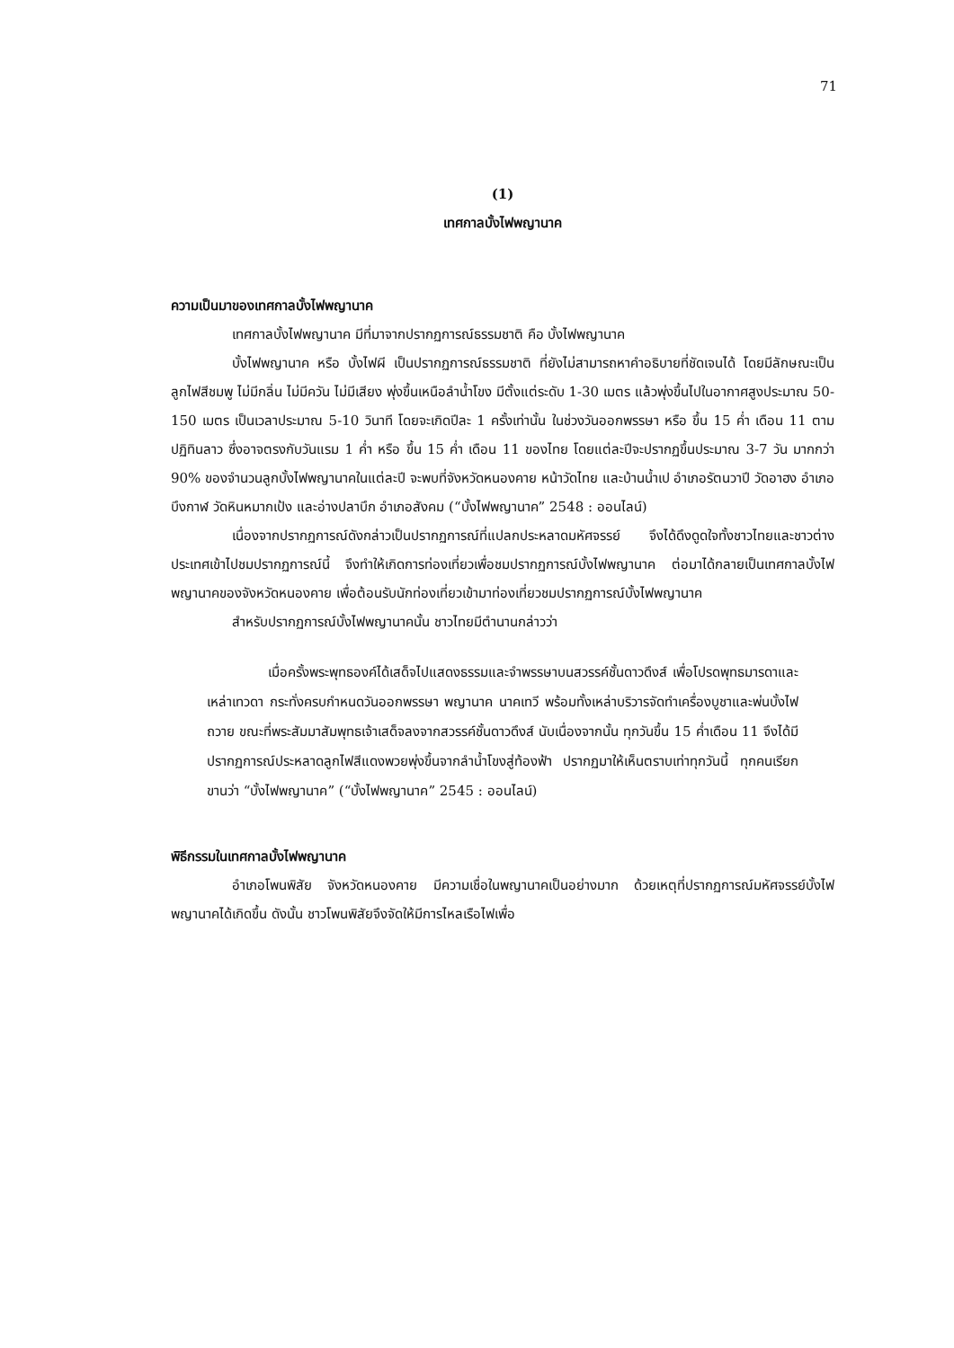71
(1)
เทศกาลบั้งไฟพญานาค
ความเป็นมาของเทศกาลบั้งไฟพญานาค
เทศกาลบั้งไฟพญานาค มีที่มาจากปรากฏการณ์ธรรมชาติ คือ บั้งไฟพญานาค
บั้งไฟพญานาค หรือ บั้งไฟผี เป็นปรากฏการณ์ธรรมชาติ ที่ยังไม่สามารถหาคำอธิบายที่ชัดเจนได้ โดยมีลักษณะเป็นลูกไฟสีชมพู ไม่มีกลิ่น ไม่มีควัน ไม่มีเสียง พุ่งขึ้นเหนือลำน้ำโขง มีตั้งแต่ระดับ 1-30 เมตร แล้วพุ่งขึ้นไปในอากาศสูงประมาณ 50-150 เมตร เป็นเวลาประมาณ 5-10 วินาที โดยจะเกิดปีละ 1 ครั้งเท่านั้น ในช่วงวันออกพรรษา หรือ ขึ้น 15 ค่ำ เดือน 11 ตามปฏิทินลาว ซึ่งอาจตรงกับวันแรม 1 ค่ำ หรือ ขึ้น 15 ค่ำ เดือน 11 ของไทย โดยแต่ละปีจะปรากฏขึ้นประมาณ 3-7 วัน มากกว่า 90% ของจำนวนลูกบั้งไฟพญานาคในแต่ละปี จะพบที่จังหวัดหนองคาย หน้าวัดไทย และบ้านน้ำเป อำเภอรัตนวาปี วัดอาฮง อำเภอบึงกาฬ วัดหินหมากเป้ง และอ่างปลาบึก อำเภอสังคม (“บั้งไฟพญานาค” 2548 : ออนไลน์)
เนื่องจากปรากฏการณ์ดังกล่าวเป็นปรากฏการณ์ที่แปลกประหลาดมหัศจรรย์ จึงได้ดึงดูดใจทั้งชาวไทยและชาวต่างประเทศเข้าไปชมปรากฏการณ์นี้ จึงทำให้เกิดการท่องเที่ยวเพื่อชมปรากฏการณ์บั้งไฟพญานาค ต่อมาได้กลายเป็นเทศกาลบั้งไฟพญานาคของจังหวัดหนองคาย เพื่อต้อนรับนักท่องเที่ยวเข้ามาท่องเที่ยวชมปรากฏการณ์บั้งไฟพญานาค
สำหรับปรากฏการณ์บั้งไฟพญานาคนั้น ชาวไทยมีตำนานกล่าวว่า
เมื่อครั้งพระพุทธองค์ได้เสด็จไปแสดงธรรมและจำพรรษาบนสวรรค์ชั้นดาวดึงส์ เพื่อโปรดพุทธมารดาและเหล่าเทวดา กระทั่งครบกำหนดวันออกพรรษา พญานาค นาคเทวี พร้อมทั้งเหล่าบริวารจัดทำเครื่องบูชาและพ่นบั้งไฟถวาย ขณะที่พระสัมมาสัมพุทธเจ้าเสด็จลงจากสวรรค์ชั้นดาวดึงส์ นับเนื่องจากนั้น ทุกวันขึ้น 15 ค่ำเดือน 11 จึงได้มีปรากฏการณ์ประหลาดลูกไฟสีแดงพวยพุ่งขึ้นจากลำน้ำโขงสู่ท้องฟ้า ปรากฏมาให้เห็นตราบเท่าทุกวันนี้ ทุกคนเรียกขานว่า “บั้งไฟพญานาค” (“บั้งไฟพญานาค” 2545 : ออนไลน์)
พิธีกรรมในเทศกาลบั้งไฟพญานาค
อำเภอโพนพิสัย จังหวัดหนองคาย มีความเชื่อในพญานาคเป็นอย่างมาก ด้วยเหตุที่ปรากฏการณ์มหัศจรรย์บั้งไฟพญานาคได้เกิดขึ้น ดังนั้น ชาวโพนพิสัยจึงจัดให้มีการไหลเรือไฟเพื่อ